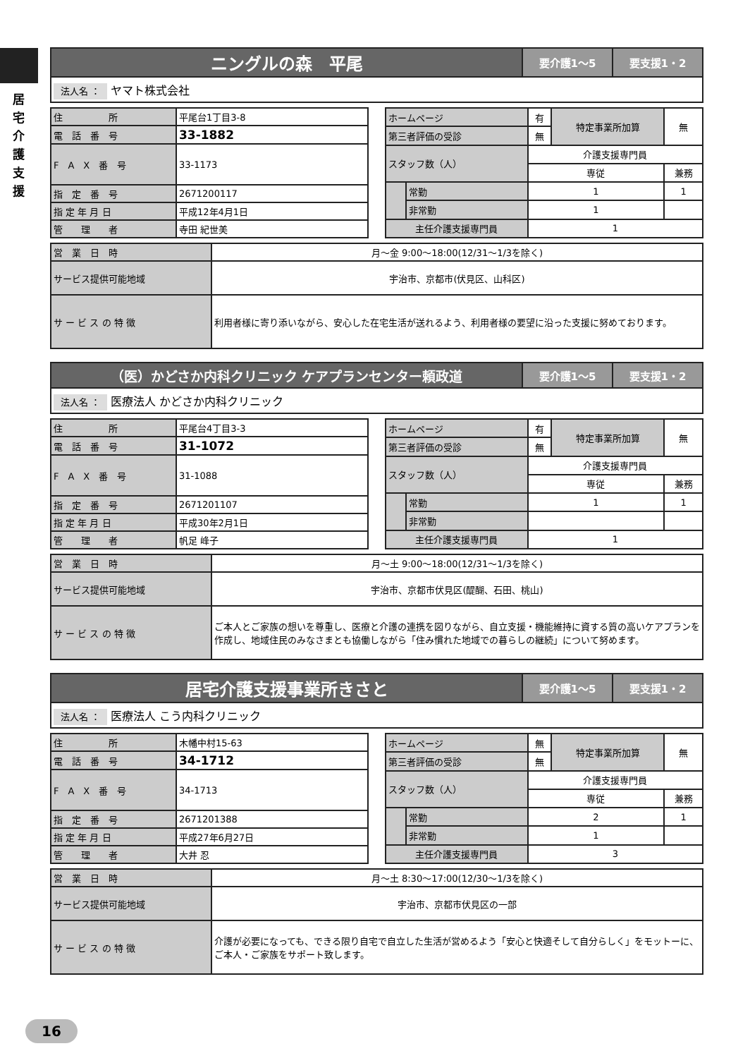居 宅 介 護 支 援
| ニングルの森 平尾 | 要介護1～5 | 要支援1・2 |
| 法人名 ： ヤマト株式会社 | | |
| 住 所 | 平尾台1丁目3-8 |
| 電 話 番 号 | 33-1882 |
| F A X 番 号 | 33-1173 |
| 指 定 番 号 | 2671200117 |
| 指 定 年 月 日 | 平成12年4月1日 |
| 管 理 者 | 寺田 紀世美 |
| ホームページ | | 有 | 特定事業所加算 | 無 |
| 第三者評価の受診 | | 無 | | |
| スタッフ数（人） | | 介護支援専門員 | | |
| | | 専従 | | 兼務 |
| | 常勤 | 1 | | 1 |
| | 非常勤 | 1 | | |
| 主任介護支援専門員 | | 1 | | |
| 営 業 日 時 | 月～金 9:00～18:00(12/31～1/3を除く) |
| サービス提供可能地域 | 宇治市、京都市(伏見区、山科区) |
| サ ー ビ ス の 特 徴 | 利用者様に寄り添いながら、安心した在宅生活が送れるよう、利用者様の要望に沿った支援に努めております。 |
| （医）かどさか内科クリニック ケアプランセンター頼政道 | 要介護1～5 | 要支援1・2 |
| 法人名 ： 医療法人 かどさか内科クリニック | | |
| 住 所 | 平尾台4丁目3-3 |
| 電 話 番 号 | 31-1072 |
| F A X 番 号 | 31-1088 |
| 指 定 番 号 | 2671201107 |
| 指 定 年 月 日 | 平成30年2月1日 |
| 管 理 者 | 帆足 峰子 |
| ホームページ | | 有 | 特定事業所加算 | 無 |
| 第三者評価の受診 | | 無 | | |
| スタッフ数（人） | | 介護支援専門員 | | |
| | | 専従 | | 兼務 |
| | 常勤 | 1 | | 1 |
| | 非常勤 | | | |
| 主任介護支援専門員 | | 1 | | |
| 営 業 日 時 | 月～土 9:00～18:00(12/31～1/3を除く) |
| サービス提供可能地域 | 宇治市、京都市伏見区(醍醐、石田、桃山) |
| サ ー ビ ス の 特 徴 | ご本人とご家族の想いを尊重し、医療と介護の連携を図りながら、自立支援・機能維持に資する質の高いケアプランを作成し、地域住民のみなさまとも協働しながら「住み慣れた地域での暮らしの継続」について努めます。 |
| 居宅介護支援事業所きさと | 要介護1～5 | 要支援1・2 |
| 法人名 ： 医療法人 こう内科クリニック | | |
| 住 所 | 木幡中村15-63 |
| 電 話 番 号 | 34-1712 |
| F A X 番 号 | 34-1713 |
| 指 定 番 号 | 2671201388 |
| 指 定 年 月 日 | 平成27年6月27日 |
| 管 理 者 | 大井 忍 |
| ホームページ | | 無 | 特定事業所加算 | 無 |
| 第三者評価の受診 | | 無 | | |
| スタッフ数（人） | | 介護支援専門員 | | |
| | | 専従 | | 兼務 |
| | 常勤 | 2 | | 1 |
| | 非常勤 | 1 | | |
| 主任介護支援専門員 | | 3 | | |
| 営 業 日 時 | 月～土 8:30～17:00(12/30～1/3を除く) |
| サービス提供可能地域 | 宇治市、京都市伏見区の一部 |
| サ ー ビ ス の 特 徴 | 介護が必要になっても、できる限り自宅で自立した生活が営めるよう「安心と快適そして自分らしく」をモットーに、ご本人・ご家族をサポート致します。 |
16